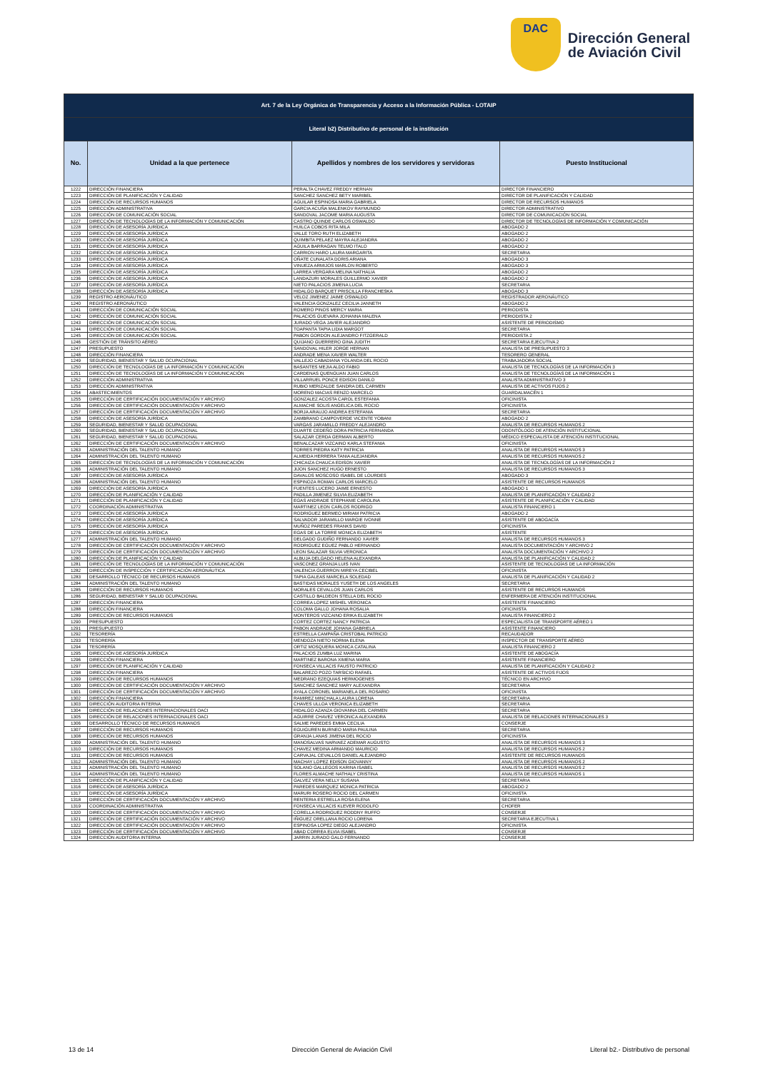DAC
Dirección General
de Aviación Civil
| Art. 7 de la Ley Orgánica de Transparencia y Acceso a la Información Pública - LOTAIP | | | |
| --- | --- | --- | --- |
| Literal b2) Distributivo de personal de la institución | | | |
| No. | Unidad a la que pertenece | Apellidos y nombres de los servidores y servidoras | Puesto Institucional |
| 1222 | DIRECCIÓN FINANCIERA | PERALTA CHAVEZ FREDDY HERNAN | DIRECTOR FINANCIERO |
| 1223 | DIRECCIÓN DE PLANIFICACIÓN Y CALIDAD | SANCHEZ SANCHEZ BETY MARIBEL | DIRECTOR DE PLANIFICACIÓN Y CALIDAD |
| 1224 | DIRECCIÓN DE RECURSOS HUMANOS | AGUILAR ESPINOSA MARIA GABRIELA | DIRECTOR DE RECURSOS HUMANOS |
| 1225 | DIRECCIÓN ADMINISTRATIVA | GARCIA ACUÑA MALENKOV RAYMUNDO | DIRECTOR ADMINISTRATIVO |
| 1226 | DIRECCIÓN DE COMUNICACIÓN SOCIAL | SANDOVAL JACOME MARIA AUGUSTA | DIRECTOR DE COMUNICACIÓN SOCIAL |
| 1227 | DIRECCIÓN DE TECNOLOGÍAS DE LA INFORMACIÓN Y COMUNICACIÓN | CASTRO QUINDE CARLOS OSWALDO | DIRECTOR DE TECNOLOGÍAS DE INFORMACIÓN Y COMUNICACIÓN |
| 1228 | DIRECCIÓN DE ASESORÍA JURÍDICA | HUILCA COBOS RITA MILA | ABOGADO 2 |
| 1229 | DIRECCIÓN DE ASESORÍA JURÍDICA | VALLE TORO RUTH ELIZABETH | ABOGADO 2 |
| 1230 | DIRECCIÓN DE ASESORÍA JURÍDICA | QUIMBITA PELAEZ MAYRA ALEJANDRA | ABOGADO 2 |
| 1231 | DIRECCIÓN DE ASESORÍA JURÍDICA | AGUILA BARRAGAN TELMO ITALO | ABOGADO 2 |
| 1232 | DIRECCIÓN DE ASESORÍA JURÍDICA | CARRION HARO LAURA MARGARITA | SECRETARIA |
| 1233 | DIRECCIÓN DE ASESORÍA JURÍDICA | OÑATE CUNALATA DORIS ARIANA | ABOGADO 3 |
| 1234 | DIRECCIÓN DE ASESORÍA JURÍDICA | VINUEZA ARMIJOS MARLON ROBERTO | ABOGADO 3 |
| 1235 | DIRECCIÓN DE ASESORÍA JURÍDICA | LARREA VERGARA MELINA NATHALIA | ABOGADO 2 |
| 1236 | DIRECCIÓN DE ASESORÍA JURÍDICA | LANDAZURI MORALES GUILLERMO XAVIER | ABOGADO 2 |
| 1237 | DIRECCIÓN DE ASESORÍA JURÍDICA | NIETO PALACIOS JIMENA LUCIA | SECRETARIA |
| 1238 | DIRECCIÓN DE ASESORÍA JURÍDICA | HIDALGO BARQUET PRISCILLA FRANCHESKA | ABOGADO 3 |
| 1239 | REGISTRO AERONÁUTICO | VELOZ JIMENEZ JAIME OSWALDO | REGISTRADOR AERONÁUTICO |
| 1240 | REGISTRO AERONÁUTICO | VALENCIA GONZALEZ CECILIA JANNETH | ABOGADO 2 |
| 1241 | DIRECCIÓN DE COMUNICACIÓN SOCIAL | ROMERO PINOS MERCY MARIA | PERIODISTA |
| 1242 | DIRECCIÓN DE COMUNICACIÓN SOCIAL | PALACIOS GUEVARA JOHANNA MALENA | PERIODISTA 2 |
| 1243 | DIRECCIÓN DE COMUNICACIÓN SOCIAL | JURADO VEGA JAVIER ALEJANDRO | ASISTENTE DE PERIODISMO |
| 1244 | DIRECCIÓN DE COMUNICACIÓN SOCIAL | TOAPANTA TAPIA LIDIA MARGOT | SECRETARIA |
| 1245 | DIRECCIÓN DE COMUNICACIÓN SOCIAL | PABON GORDON ALEJANDRO FITZGERALD | PERIODISTA 2 |
| 1246 | GESTIÓN DE TRÁNSITO AÉREO | QUIJANO GUERRERO GINA JUDITH | SECRETARIA EJECUTIVA 2 |
| 1247 | PRESUPUESTO | SANDOVAL HILER JORGE HERNAN | ANALISTA DE PRESUPUESTO 3 |
| 1248 | DIRECCIÓN FINANCIERA | ANDRADE MENA XAVIER WALTER | TESORERO GENERAL |
| 1249 | SEGURIDAD, BIENESTAR Y SALUD OCUPACIONAL | VALLEJO CABADIANA YOLANDA DEL ROCIO | TRABAJADORA SOCIAL |
| 1250 | DIRECCIÓN DE TECNOLOGÍAS DE LA INFORMACIÓN Y COMUNICACIÓN | BASANTES MEJIA ALDO FABIO | ANALISTA DE TECNOLOGÍAS DE LA INFORMACIÓN 3 |
| 1251 | DIRECCIÓN DE TECNOLOGÍAS DE LA INFORMACIÓN Y COMUNICACIÓN | CARDENAS QUENGUAN JUAN CARLOS | ANALISTA DE TECNOLOGÍAS DE LA INFORMACIÓN 1 |
| 1252 | DIRECCIÓN ADMINISTRATIVA | VILLARRUEL PONCE EDISON DANILO | ANALISTA ADMINISTRATIVO 3 |
| 1253 | DIRECCIÓN ADMINISTRATIVA | RUBIO MERIZALDE SANDRA DEL CARMEN | ANALISTA DE ACTIVOS FIJOS 2 |
| 1254 | ABASTECIMIENTOS | MORENO MACIAS RENZO MARCELO | GUARDALMACÉN 1 |
| 1255 | DIRECCIÓN DE CERTIFICACIÓN DOCUMENTACIÓN Y ARCHIVO | GONZALEZ ACOSTA CAROL ESTEFANIA | OFICINISTA |
| 1256 | DIRECCIÓN DE CERTIFICACIÓN DOCUMENTACIÓN Y ARCHIVO | ALMACHE SOLIS ANGELICA DEL ROCIO | OFICINISTA |
| 1257 | DIRECCIÓN DE CERTIFICACIÓN DOCUMENTACIÓN Y ARCHIVO | BORJA ARAUJO ANDREA ESTEFANIA | SECRETARIA |
| 1258 | DIRECCIÓN DE ASESORÍA JURÍDICA | ZAMBRANO CAMPOVERDE VICENTE YOBANI | ABOGADO 2 |
| 1259 | SEGURIDAD, BIENESTAR Y SALUD OCUPACIONAL | VARGAS JARAMILLO FREDDY ALEJANDRO | ANALISTA DE RECURSOS HUMANOS 2 |
| 1260 | SEGURIDAD, BIENESTAR Y SALUD OCUPACIONAL | DUARTE CEDEÑO DORA PATRICIA FERNANDA | ODONTÓLOGO DE ATENCIÓN INSTITUCIONAL |
| 1261 | SEGURIDAD, BIENESTAR Y SALUD OCUPACIONAL | SALAZAR CERDA GERMAN ALBERTO | MÉDICO ESPECIALISTA DE ATENCIÓN INSTITUCIONAL |
| 1262 | DIRECCIÓN DE CERTIFICACIÓN DOCUMENTACIÓN Y ARCHIVO | BENALCAZAR VIZCAINO KARLA STEFANIA | OFICINISTA |
| 1263 | ADMINISTRACIÓN DEL TALENTO HUMANO | TORRES PIEDRA KATY PATRICIA | ANALISTA DE RECURSOS HUMANOS 3 |
| 1264 | ADMINISTRACIÓN DEL TALENTO HUMANO | ALMEIDA HERRERA TANIA ALEJANDRA | ANALISTA DE RECURSOS HUMANOS 2 |
| 1265 | DIRECCIÓN DE TECNOLOGÍAS DE LA INFORMACIÓN Y COMUNICACIÓN | CHICAIZA CHAUCA EDISON XAVIER | ANALISTA DE TECNOLOGÍAS DE LA INFORMACIÓN 2 |
| 1266 | ADMINISTRACIÓN DEL TALENTO HUMANO | JIJON SANCHEZ HUGO ERNESTO | ANALISTA DE RECURSOS HUMANOS 3 |
| 1267 | DIRECCIÓN DE ASESORÍA JURÍDICA | DAVALOS MOSCOSO ISABEL DE LOURDES | ABOGADO 3 |
| 1268 | ADMINISTRACIÓN DEL TALENTO HUMANO | ESPINOZA ROMAN CARLOS MARCELO | ASISTENTE DE RECURSOS HUMANOS |
| 1269 | DIRECCIÓN DE ASESORÍA JURÍDICA | FUENTES LUCERO JAIME ERNESTO | ABOGADO 1 |
| 1270 | DIRECCIÓN DE PLANIFICACIÓN Y CALIDAD | PADILLA JIMENEZ SILVIA ELIZABETH | ANALISTA DE PLANIFICACIÓN Y CALIDAD 2 |
| 1271 | DIRECCIÓN DE PLANIFICACIÓN Y CALIDAD | EGAS ANDRADE STEPHANIE CAROLINA | ASISTENTE DE PLANIFICACIÓN Y CALIDAD |
| 1272 | COORDINACIÓN ADMINISTRATIVA | MARTINEZ LEON CARLOS RODRIGO | ANALISTA FINANCIERO 1 |
| 1273 | DIRECCIÓN DE ASESORÍA JURÍDICA | RODRIGUEZ BERMEO MIRIAM PATRICIA | ABOGADO 2 |
| 1274 | DIRECCIÓN DE ASESORÍA JURÍDICA | SALVADOR JARAMILLO MARGIE IVONNE | ASISTENTE DE ABOGACÍA |
| 1275 | DIRECCIÓN DE ASESORÍA JURÍDICA | MUÑOZ PAREDES FRANKS DAVID | OFICINISTA |
| 1276 | DIRECCIÓN DE ASESORÍA JURÍDICA | EGAS DE LA TORRE MONICA ELIZABETH | ASISTENTE |
| 1277 | ADMINISTRACIÓN DEL TALENTO HUMANO | DELGADO GUDIÑO FERNANDO XAVIER | ANALISTA DE RECURSOS HUMANOS 3 |
| 1278 | DIRECCIÓN DE CERTIFICACIÓN DOCUMENTACIÓN Y ARCHIVO | RODRIGUEZ EGUEZ PABLO HERNANDO | ANALISTA DOCUMENTACIÓN Y ARCHIVO 2 |
| 1279 | DIRECCIÓN DE CERTIFICACIÓN DOCUMENTACIÓN Y ARCHIVO | LEON SALAZAR SILVIA VERONICA | ANALISTA DOCUMENTACIÓN Y ARCHIVO 2 |
| 1280 | DIRECCIÓN DE PLANIFICACIÓN Y CALIDAD | ALBUJA DELGADO HELENA ALEXANDRA | ANALISTA DE PLANIFICACIÓN Y CALIDAD 2 |
| 1281 | DIRECCIÓN DE TECNOLOGÍAS DE LA INFORMACIÓN Y COMUNICACIÓN | VASCONEZ GRANJA LUIS IVAN | ASISTENTE DE TECNOLOGÍAS DE LA INFORMACIÓN |
| 1282 | DIRECCIÓN DE INSPECCIÓN Y CERTIFICACIÓN AERONÁUTICA | VALENCIA GUERRON MIREYA CECIBEL | OFICINISTA |
| 1283 | DESARROLLO TÉCNICO DE RECURSOS HUMANOS | TAPIA GALEAS MARCELA SOLEDAD | ANALISTA DE PLANIFICACIÓN Y CALIDAD 2 |
| 1284 | ADMINISTRACIÓN DEL TALENTO HUMANO | BASTIDAS MORALES YUSETH DE LOS ANGELES | SECRETARIA |
| 1285 | DIRECCIÓN DE RECURSOS HUMANOS | MORALES CEVALLOS JUAN CARLOS | ASISTENTE DE RECURSOS HUMANOS |
| 1286 | SEGURIDAD, BIENESTAR Y SALUD OCUPACIONAL | CASTILLO BALDEON STELLA DEL ROCIO | ENFERMERA DE ATENCIÓN INSTITUCIONAL |
| 1287 | DIRECCIÓN FINANCIERA | CORREA LOPEZ MISHEL VERONICA | ASISTENTE FINANCIERO |
| 1288 | DIRECCIÓN FINANCIERA | COLOMA GALLO JOHANA ROSALIA | OFICINISTA |
| 1289 | DIRECCIÓN DE RECURSOS HUMANOS | MONTEROS VIZCAINO ERIKA ELIZABETH | ANALISTA FINANCIERO 2 |
| 1290 | PRESUPUESTO | CORTEZ CORTEZ NANCY PATRICIA | ESPECIALISTA DE TRANSPORTE AÉREO 1 |
| 1291 | PRESUPUESTO | PABON ANDRADE JOHANA GABRIELA | ASISTENTE FINANCIERO |
| 1292 | TESORERÍA | ESTRELLA CAMPAÑA CRISTOBAL PATRICIO | RECAUDADOR |
| 1293 | TESORERÍA | MENDOZA NIETO NORMA ELENA | INSPECTOR DE TRANSPORTE AÉREO |
| 1294 | TESORERÍA | ORTIZ MOSQUERA MONICA CATALINA | ANALISTA FINANCIERO 2 |
| 1295 | DIRECCIÓN DE ASESORÍA JURÍDICA | PALACIOS ZUMBA LUZ MARINA | ASISTENTE DE ABOGACÍA |
| 1296 | DIRECCIÓN FINANCIERA | MARTINEZ BARONA XIMENA MARIA | ASISTENTE FINANCIERO |
| 1297 | DIRECCIÓN DE PLANIFICACIÓN Y CALIDAD | FONSECA VILLACIS FAUSTO PATRICIO | ANALISTA DE PLANIFICACIÓN Y CALIDAD 2 |
| 1298 | DIRECCIÓN FINANCIERA | BALAREZO POZO TARSICIO RAFAEL | ASISTENTE DE ACTIVOS FIJOS |
| 1299 | DIRECCIÓN DE RECURSOS HUMANOS | MEDRANO EZEQUIAS HERMOGENES | TÉCNICO EN ARCHIVO |
| 1300 | DIRECCIÓN DE CERTIFICACIÓN DOCUMENTACIÓN Y ARCHIVO | SANCHEZ SANCHEZ MARY ALEXANDRA | SECRETARIA |
| 1301 | DIRECCIÓN DE CERTIFICACIÓN DOCUMENTACIÓN Y ARCHIVO | AYALA CORONEL MARIANELA DEL ROSARIO | OFICINISTA |
| 1302 | DIRECCIÓN FINANCIERA | RAMIREZ MINCHALA LAURA LORENA | SECRETARIA |
| 1303 | DIRECCIÓN AUDITORIA INTERNA | CHAVES ULLOA VERONICA ELIZABETH | SECRETARIA |
| 1304 | DIRECCIÓN DE RELACIONES INTERNACIONALES OACI | HIDALGO AZANZA GIOVANNA DEL CARMEN | SECRETARIA |
| 1305 | DIRECCIÓN DE RELACIONES INTERNACIONALES OACI | AGUIRRE CHAVEZ VERONICA ALEXANDRA | ANALISTA DE RELACIONES INTERNACIONALES 3 |
| 1306 | DESARROLLO TÉCNICO DE RECURSOS HUMANOS | SALME PAREDES EMMA CECILIA | CONSERJE |
| 1307 | DIRECCIÓN DE RECURSOS HUMANOS | EGUIGUREN BURNEO MARIA PAULINA | SECRETARIA |
| 1308 | DIRECCIÓN DE RECURSOS HUMANOS | GRANJA LANAS JIMENA DEL ROCIO | OFICINISTA |
| 1309 | ADMINISTRACIÓN DEL TALENTO HUMANO | MANOSALVAS NARVAEZ ADEMAR AUGUSTO | ANALISTA DE RECURSOS HUMANOS 3 |
| 1310 | DIRECCIÓN DE RECURSOS HUMANOS | CHAVEZ MEDINA ARMANDO MAURICIO | ANALISTA DE RECURSOS HUMANOS 2 |
| 1311 | DIRECCIÓN DE RECURSOS HUMANOS | CARVAJAL CEVALLOS DANIEL ALEJANDRO | ASISTENTE DE RECURSOS HUMANOS |
| 1312 | ADMINISTRACIÓN DEL TALENTO HUMANO | MACHAY LOPEZ EDISON GIOVANNY | ANALISTA DE RECURSOS HUMANOS 2 |
| 1313 | ADMINISTRACIÓN DEL TALENTO HUMANO | SOLANO GALLEGOS KARINA ISABEL | ANALISTA DE RECURSOS HUMANOS 2 |
| 1314 | ADMINISTRACIÓN DEL TALENTO HUMANO | FLORES ALMACHE NATHALY CRISTINA | ANALISTA DE RECURSOS HUMANOS 1 |
| 1315 | DIRECCIÓN DE PLANIFICACIÓN Y CALIDAD | GALVEZ VERA NELLY SUSANA | SECRETARIA |
| 1316 | DIRECCIÓN DE ASESORÍA JURÍDICA | PAREDES MARQUEZ MONICA PATRICIA | ABOGADO 2 |
| 1317 | DIRECCIÓN DE ASESORÍA JURÍDICA | MARURI ROSERO ROCIO DEL CARMEN | OFICINISTA |
| 1318 | DIRECCIÓN DE CERTIFICACIÓN DOCUMENTACIÓN Y ARCHIVO | RENTERIA ESTRELLA ROSA ELENA | SECRETARIA |
| 1319 | COORDINACIÓN ADMINISTRATIVA | FONSECA VILLACIS KLEVER RODOLFO | CHOFER |
| 1320 | DIRECCIÓN DE CERTIFICACIÓN DOCUMENTACIÓN Y ARCHIVO | CORELLA RODRIGUEZ RODDNY RUFFO | CONSERJE |
| 1321 | DIRECCIÓN DE CERTIFICACIÓN DOCUMENTACIÓN Y ARCHIVO | IÑIGUEZ ORELLANA ROCIO LORENA | SECRETARIA EJECUTIVA 1 |
| 1322 | DIRECCIÓN DE CERTIFICACIÓN DOCUMENTACIÓN Y ARCHIVO | ESPINOSA LOPEZ DIEGO ALEJANDRO | OFICINISTA |
| 1323 | DIRECCIÓN DE CERTIFICACIÓN DOCUMENTACIÓN Y ARCHIVO | ABAD CORREA ELVIA ISABEL | CONSERJE |
| 1324 | DIRECCIÓN AUDITORIA INTERNA | JARRIN JURADO GALO FERNANDO | CONSERJE |
13 de 14 Dirección General de Aviación Civil Literal b2.- Distributivo de personal